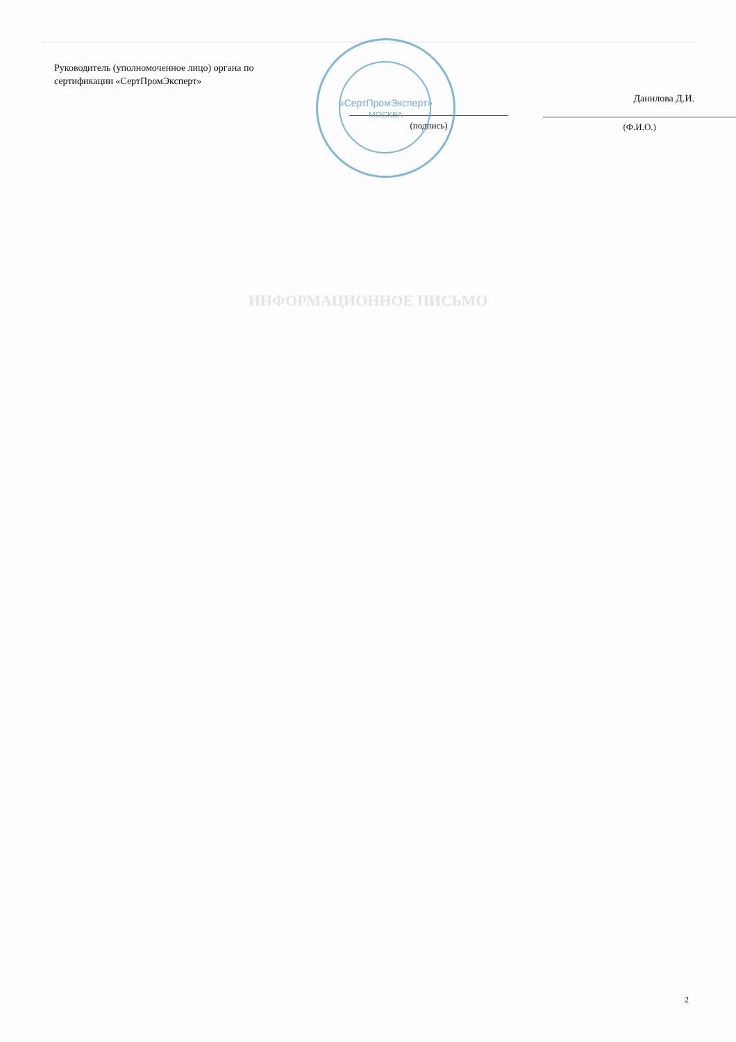«СертПромЭксперт»
МОСКВА
Руководитель (уполномоченное лицо) органа по сертификации «СертПромЭксперт»
(подпись)
Данилова Д.И.
(Ф.И.О.)
ИНФОРМАЦИОННОЕ ПИСЬМО
2